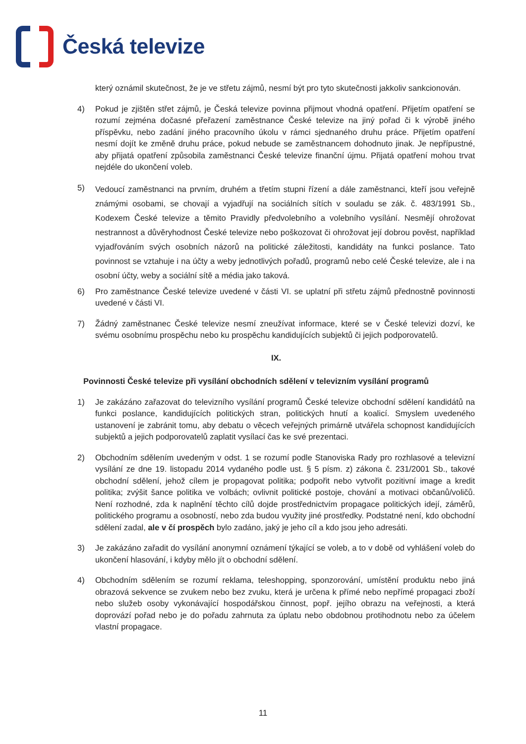Česká televize
který oznámil skutečnost, že je ve střetu zájmů, nesmí být pro tyto skutečnosti jakkoliv sankcionován.
4) Pokud je zjištěn střet zájmů, je Česká televize povinna přijmout vhodná opatření. Přijetím opatření se rozumí zejména dočasné přeřazení zaměstnance České televize na jiný pořad či k výrobě jiného příspěvku, nebo zadání jiného pracovního úkolu v rámci sjednaného druhu práce. Přijetím opatření nesmí dojít ke změně druhu práce, pokud nebude se zaměstnancem dohodnuto jinak. Je nepřípustné, aby přijatá opatření způsobila zaměstnanci České televize finanční újmu. Přijatá opatření mohou trvat nejdéle do ukončení voleb.
5)
Vedoucí zaměstnanci na prvním, druhém a třetím stupni řízení a dále zaměstnanci, kteří jsou veřejně známými osobami, se chovají a vyjadřují na sociálních sítích v souladu se zák. č. 483/1991 Sb., Kodexem České televize a těmito Pravidly předvolebního a volebního vysílání. Nesmějí ohrožovat nestrannost a důvěryhodnost České televize nebo poškozovat či ohrožovat její dobrou pověst, například vyjadřováním svých osobních názorů na politické záležitosti, kandidáty na funkci poslance. Tato povinnost se vztahuje i na účty a weby jednotlivých pořadů, programů nebo celé České televize, ale i na osobní účty, weby a sociální sítě a média jako taková.
6) Pro zaměstnance České televize uvedené v části VI. se uplatní při střetu zájmů přednostně povinnosti uvedené v části VI.
7) Žádný zaměstnanec České televize nesmí zneužívat informace, které se v České televizi dozví, ke svému osobnímu prospěchu nebo ku prospěchu kandidujících subjektů či jejich podporovatelů.
IX.
Povinnosti České televize při vysílání obchodních sdělení v televizním vysílání programů
1) Je zakázáno zařazovat do televizního vysílání programů České televize obchodní sdělení kandidátů na funkci poslance, kandidujících politických stran, politických hnutí a koalicí. Smyslem uvedeného ustanovení je zabránit tomu, aby debatu o věcech veřejných primárně utvářela schopnost kandidujících subjektů a jejich podporovatelů zaplatit vysílací čas ke své prezentaci.
2) Obchodním sdělením uvedeným v odst. 1 se rozumí podle Stanoviska Rady pro rozhlasové a televizní vysílání ze dne 19. listopadu 2014 vydaného podle ust. § 5 písm. z) zákona č. 231/2001 Sb., takové obchodní sdělení, jehož cílem je propagovat politika; podpořit nebo vytvořit pozitivní image a kredit politika; zvýšit šance politika ve volbách; ovlivnit politické postoje, chování a motivaci občanů/voličů. Není rozhodné, zda k naplnění těchto cílů dojde prostřednictvím propagace politických idejí, záměrů, politického programu a osobností, nebo zda budou využity jiné prostředky. Podstatné není, kdo obchodní sdělení zadal, ale v čí prospěch bylo zadáno, jaký je jeho cíl a kdo jsou jeho adresáti.
3) Je zakázáno zařadit do vysílání anonymní oznámení týkající se voleb, a to v době od vyhlášení voleb do ukončení hlasování, i kdyby mělo jít o obchodní sdělení.
4) Obchodním sdělením se rozumí reklama, teleshopping, sponzorování, umístění produktu nebo jiná obrazová sekvence se zvukem nebo bez zvuku, která je určena k přímé nebo nepřímé propagaci zboží nebo služeb osoby vykonávající hospodářskou činnost, popř. jejího obrazu na veřejnosti, a která doprovází pořad nebo je do pořadu zahrnuta za úplatu nebo obdobnou protihodnotu nebo za účelem vlastní propagace.
11